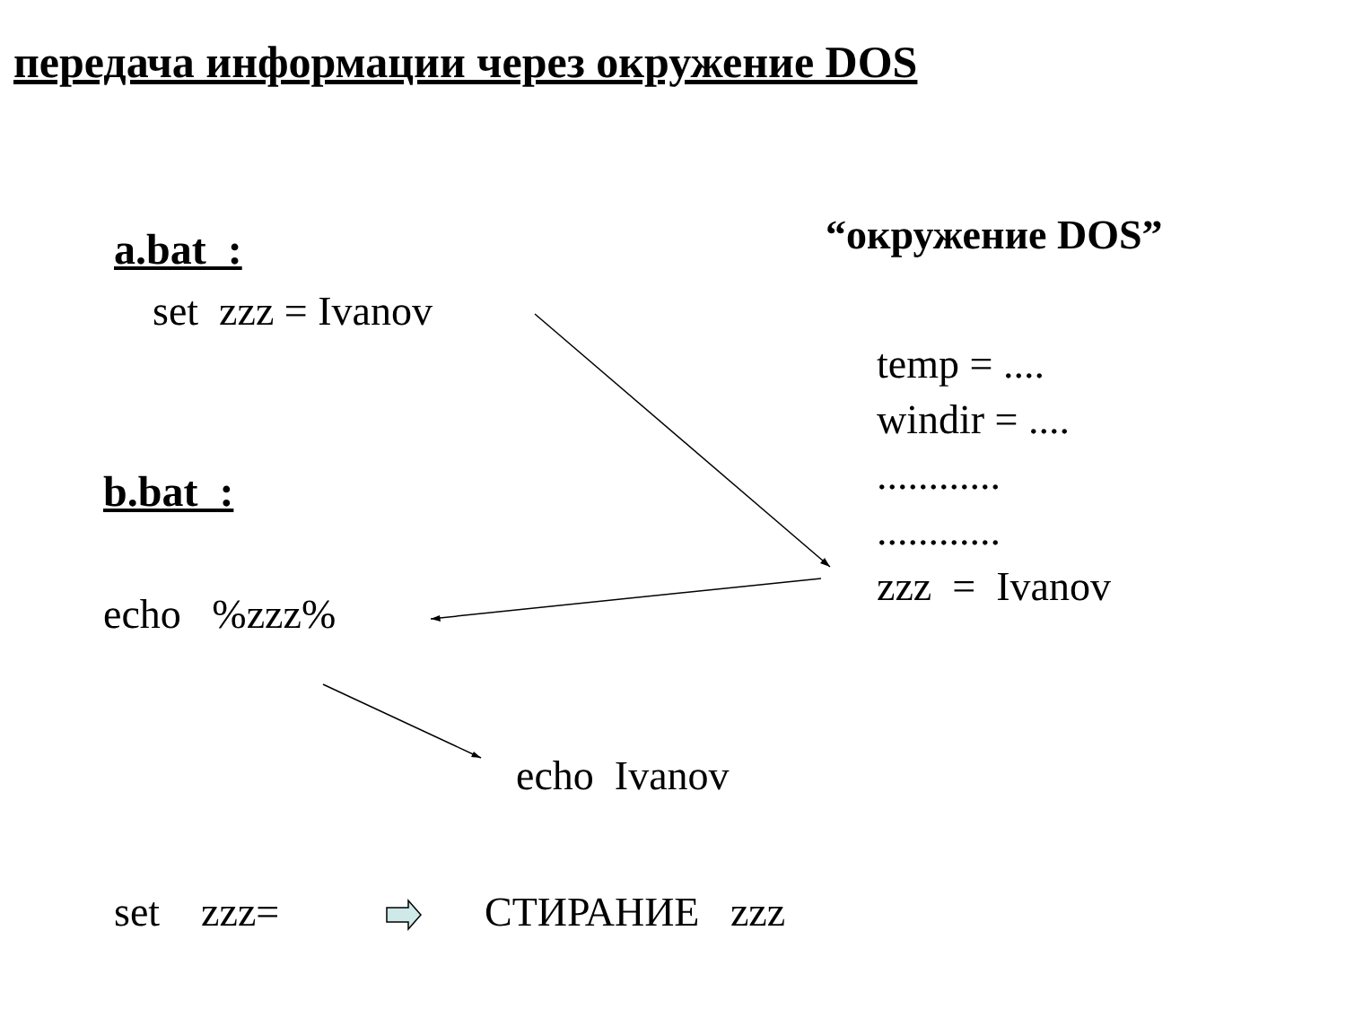передача информации через окружение DOS
“окружение DOS”
a.bat :
set zzz = Ivanov
temp = ....
windir = ....
............
............
zzz = Ivanov
b.bat :
echo %zzz%
echo Ivanov
set zzz= СТИРАНИЕ zzz